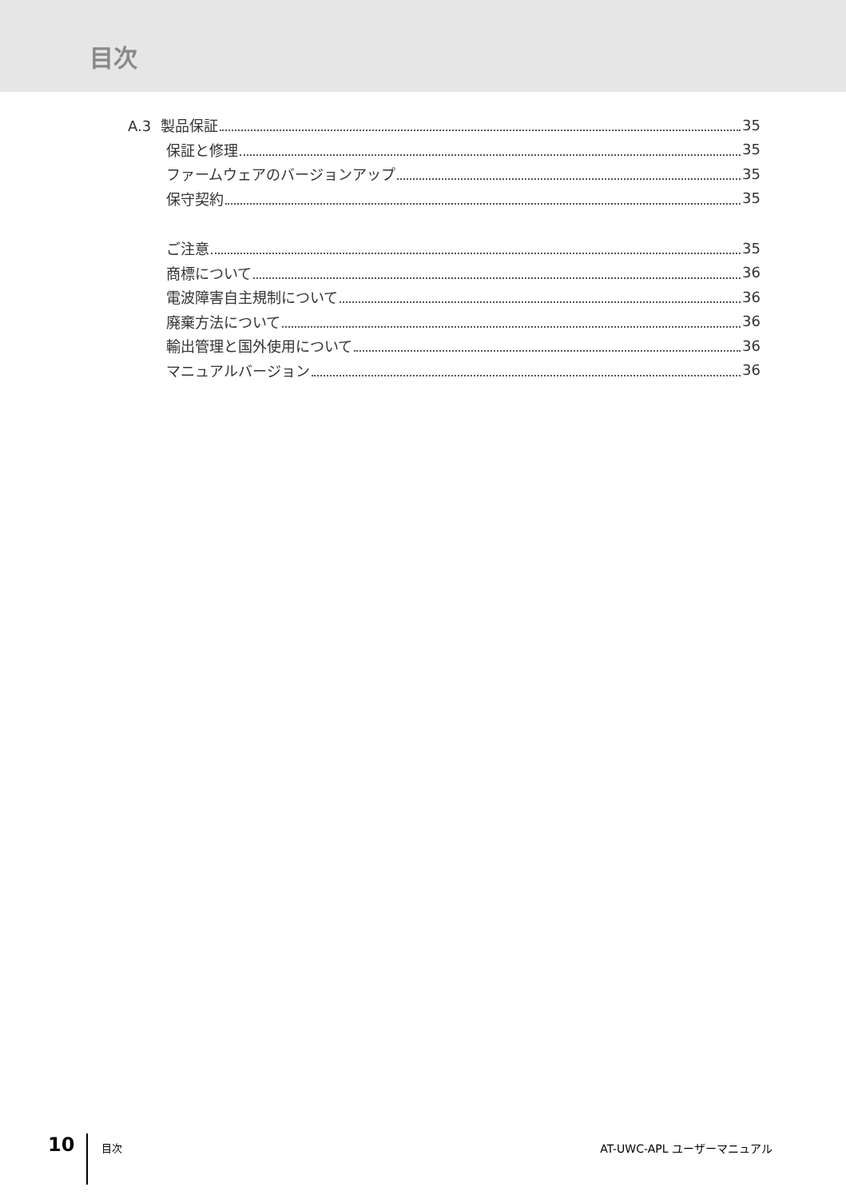目次
A.3 製品保証 35
保証と修理 35
ファームウェアのバージョンアップ 35
保守契約 35
ご注意 35
商標について 36
電波障害自主規制について 36
廃棄方法について 36
輸出管理と国外使用について 36
マニュアルバージョン 36
10 目次 AT-UWC-APL ユーザーマニュアル